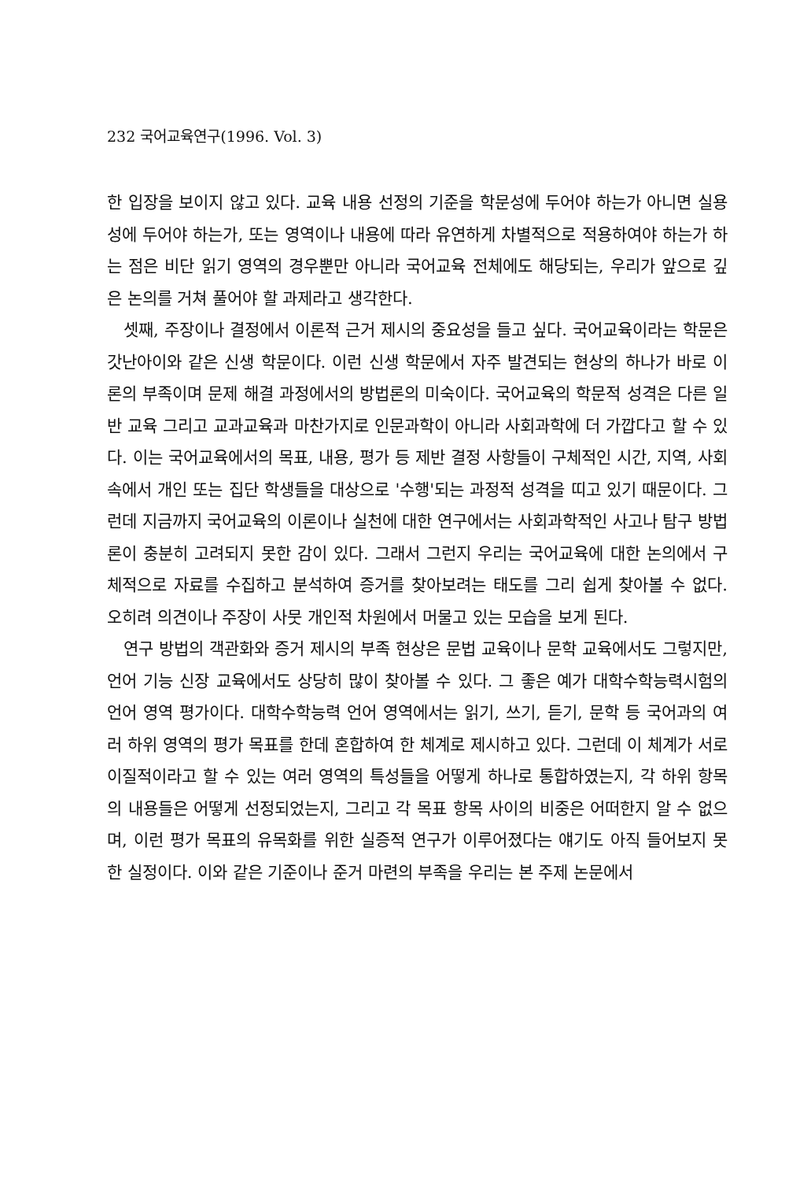232 국어교육연구(1996. Vol. 3)
한 입장을 보이지 않고 있다. 교육 내용 선정의 기준을 학문성에 두어야 하는가 아니면 실용성에 두어야 하는가, 또는 영역이나 내용에 따라 유연하게 차별적으로 적용하여야 하는가 하는 점은 비단 읽기 영역의 경우뿐만 아니라 국어교육 전체에도 해당되는, 우리가 앞으로 깊은 논의를 거쳐 풀어야 할 과제라고 생각한다.
셋째, 주장이나 결정에서 이론적 근거 제시의 중요성을 들고 싶다. 국어교육이라는 학문은 갓난아이와 같은 신생 학문이다. 이런 신생 학문에서 자주 발견되는 현상의 하나가 바로 이론의 부족이며 문제 해결 과정에서의 방법론의 미숙이다. 국어교육의 학문적 성격은 다른 일반 교육 그리고 교과교육과 마찬가지로 인문과학이 아니라 사회과학에 더 가깝다고 할 수 있다. 이는 국어교육에서의 목표, 내용, 평가 등 제반 결정 사항들이 구체적인 시간, 지역, 사회 속에서 개인 또는 집단 학생들을 대상으로 '수행'되는 과정적 성격을 띠고 있기 때문이다. 그런데 지금까지 국어교육의 이론이나 실천에 대한 연구에서는 사회과학적인 사고나 탐구 방법론이 충분히 고려되지 못한 감이 있다. 그래서 그런지 우리는 국어교육에 대한 논의에서 구체적으로 자료를 수집하고 분석하여 증거를 찾아보려는 태도를 그리 쉽게 찾아볼 수 없다. 오히려 의견이나 주장이 사뭇 개인적 차원에서 머물고 있는 모습을 보게 된다.
연구 방법의 객관화와 증거 제시의 부족 현상은 문법 교육이나 문학 교육에서도 그렇지만, 언어 기능 신장 교육에서도 상당히 많이 찾아볼 수 있다. 그 좋은 예가 대학수학능력시험의 언어 영역 평가이다. 대학수학능력 언어 영역에서는 읽기, 쓰기, 듣기, 문학 등 국어과의 여러 하위 영역의 평가 목표를 한데 혼합하여 한 체계로 제시하고 있다. 그런데 이 체계가 서로 이질적이라고 할 수 있는 여러 영역의 특성들을 어떻게 하나로 통합하였는지, 각 하위 항목의 내용들은 어떻게 선정되었는지, 그리고 각 목표 항목 사이의 비중은 어떠한지 알 수 없으며, 이런 평가 목표의 유목화를 위한 실증적 연구가 이루어졌다는 얘기도 아직 들어보지 못한 실정이다. 이와 같은 기준이나 준거 마련의 부족을 우리는 본 주제 논문에서